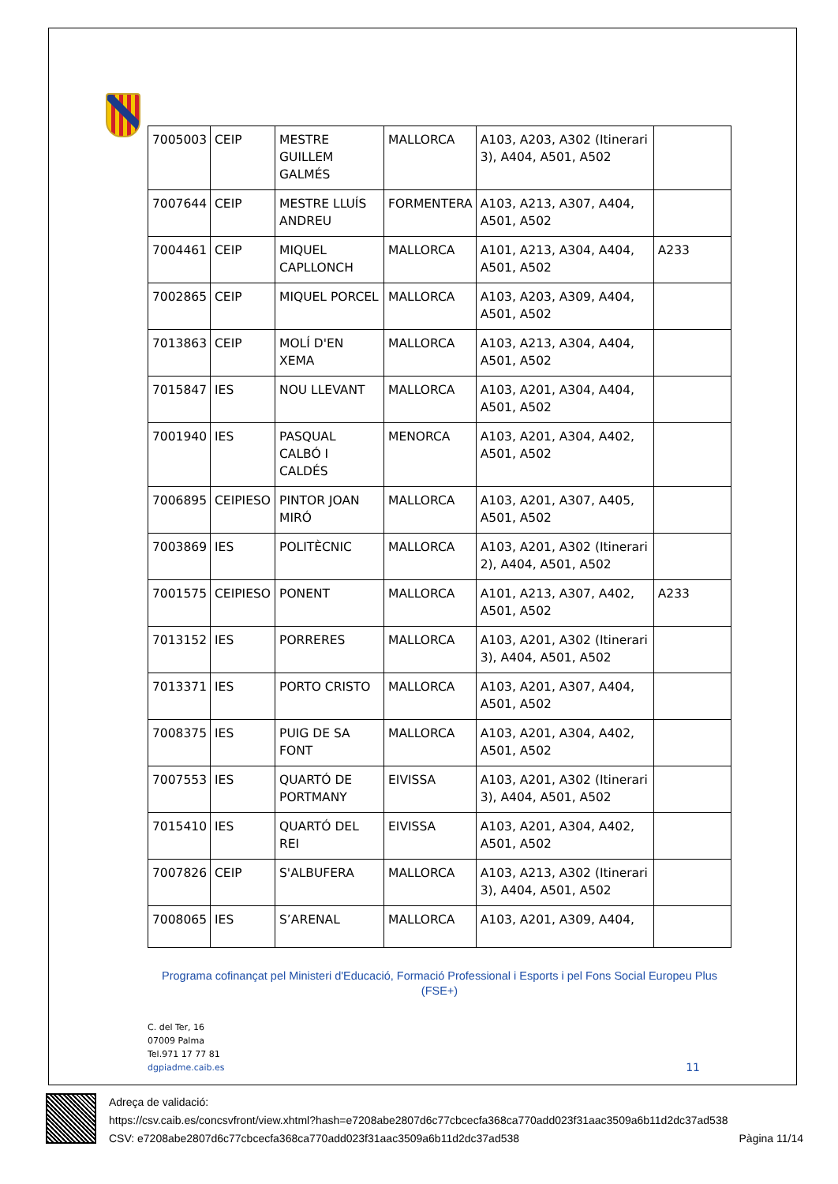| 7005003 | CEIP | MESTRE GUILLEM GALMÉS | MALLORCA | A103, A203, A302 (Itinerari 3), A404, A501, A502 | |
| 7007644 | CEIP | MESTRE LLUÍS ANDREU | FORMENTERA | A103, A213, A307, A404, A501, A502 | |
| 7004461 | CEIP | MIQUEL CAPLLONCH | MALLORCA | A101, A213, A304, A404, A501, A502 | A233 |
| 7002865 | CEIP | MIQUEL PORCEL | MALLORCA | A103, A203, A309, A404, A501, A502 | |
| 7013863 | CEIP | MOLÍ D'EN XEMA | MALLORCA | A103, A213, A304, A404, A501, A502 | |
| 7015847 | IES | NOU LLEVANT | MALLORCA | A103, A201, A304, A404, A501, A502 | |
| 7001940 | IES | PASQUAL CALBÓ I CALDÉS | MENORCA | A103, A201, A304, A402, A501, A502 | |
| 7006895 | CEIPIESO | PINTOR JOAN MIRÓ | MALLORCA | A103, A201, A307, A405, A501, A502 | |
| 7003869 | IES | POLITÈCNIC | MALLORCA | A103, A201, A302 (Itinerari 2), A404, A501, A502 | |
| 7001575 | CEIPIESO | PONENT | MALLORCA | A101, A213, A307, A402, A501, A502 | A233 |
| 7013152 | IES | PORRERES | MALLORCA | A103, A201, A302 (Itinerari 3), A404, A501, A502 | |
| 7013371 | IES | PORTO CRISTO | MALLORCA | A103, A201, A307, A404, A501, A502 | |
| 7008375 | IES | PUIG DE SA FONT | MALLORCA | A103, A201, A304, A402, A501, A502 | |
| 7007553 | IES | QUARTÓ DE PORTMANY | EIVISSA | A103, A201, A302 (Itinerari 3), A404, A501, A502 | |
| 7015410 | IES | QUARTÓ DEL REI | EIVISSA | A103, A201, A304, A402, A501, A502 | |
| 7007826 | CEIP | S'ALBUFERA | MALLORCA | A103, A213, A302 (Itinerari 3), A404, A501, A502 | |
| 7008065 | IES | S’ARENAL | MALLORCA | A103, A201, A309, A404, | |
Programa cofinançat pel Ministeri d'Educació, Formació Professional i Esports i pel Fons Social Europeu Plus
(FSE+)
C. del Ter, 16
07009 Palma
Tel.971 17 77 81
dgpiadme.caib.es
11
Adreça de validació:
https://csv.caib.es/concsvfront/view.xhtml?hash=e7208abe2807d6c77cbcecfa368ca770add023f31aac3509a6b11d2dc37ad538
CSV: e7208abe2807d6c77cbcecfa368ca770add023f31aac3509a6b11d2dc37ad538 Pàgina 11/14